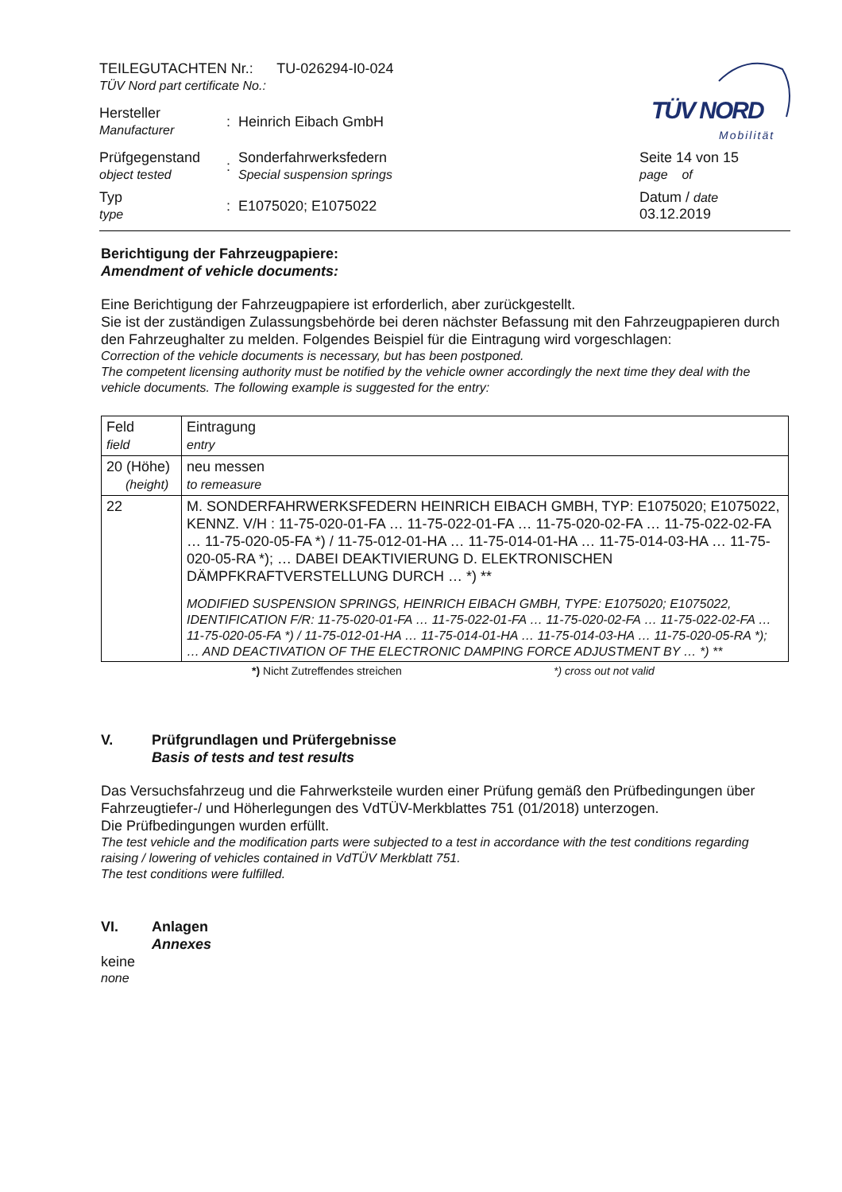TÜV NORD
Mobilität
| TEILEGUTACHTEN Nr.: TU-026294-I0-024 TÜV Nord part certificate No.: | | | |
| Hersteller Manufacturer | : | Heinrich Eibach GmbH | |
| Prüfgegenstand object tested | : | Sonderfahrwerksfedern Special suspension springs | Seite 14 von 15 page of |
| Typ type | : | E1075020; E1075022 | Datum / date 03.12.2019 |
Berichtigung der Fahrzeugpapiere:
Amendment of vehicle documents:
Eine Berichtigung der Fahrzeugpapiere ist erforderlich, aber zurückgestellt.
Sie ist der zuständigen Zulassungsbehörde bei deren nächster Befassung mit den Fahrzeugpapieren durch den Fahrzeughalter zu melden. Folgendes Beispiel für die Eintragung wird vorgeschlagen:
Correction of the vehicle documents is necessary, but has been postponed.
The competent licensing authority must be notified by the vehicle owner accordingly the next time they deal with the vehicle documents. The following example is suggested for the entry:
| Feld field | Eintragung entry |
| 20 (Höhe) (height) | neu messen to remeasure |
| 22 | M. SONDERFAHRWERKSFEDERN HEINRICH EIBACH GMBH, TYP: E1075020; E1075022, KENNZ. V/H : 11-75-020-01-FA … 11-75-022-01-FA … 11-75-020-02-FA … 11-75-022-02-FA … 11-75-020-05-FA *) / 11-75-012-01-HA … 11-75-014-01-HA … 11-75-014-03-HA … 11-75-020-05-RA *); … DABEI DEAKTIVIERUNG D. ELEKTRONISCHEN DÄMPFKRAFTVERSTELLUNG DURCH … *) ** MODIFIED SUSPENSION SPRINGS, HEINRICH EIBACH GMBH, TYPE: E1075020; E1075022, IDENTIFICATION F/R: 11-75-020-01-FA … 11-75-022-01-FA … 11-75-020-02-FA … 11-75-022-02-FA … 11-75-020-05-FA *) / 11-75-012-01-HA … 11-75-014-01-HA … 11-75-014-03-HA … 11-75-020-05-RA *); … AND DEACTIVATION OF THE ELECTRONIC DAMPING FORCE ADJUSTMENT BY … *) ** |
*) Nicht Zutreffendes streichen *) cross out not valid
V. Prüfgrundlagen und Prüfergebnisse
Basis of tests and test results
Das Versuchsfahrzeug und die Fahrwerksteile wurden einer Prüfung gemäß den Prüfbedingungen über Fahrzeugtiefer-/ und Höherlegungen des VdTÜV-Merkblattes 751 (01/2018) unterzogen.
Die Prüfbedingungen wurden erfüllt.
The test vehicle and the modification parts were subjected to a test in accordance with the test conditions regarding raising / lowering of vehicles contained in VdTÜV Merkblatt 751.
The test conditions were fulfilled.
VI. Anlagen
Annexes
keine
none